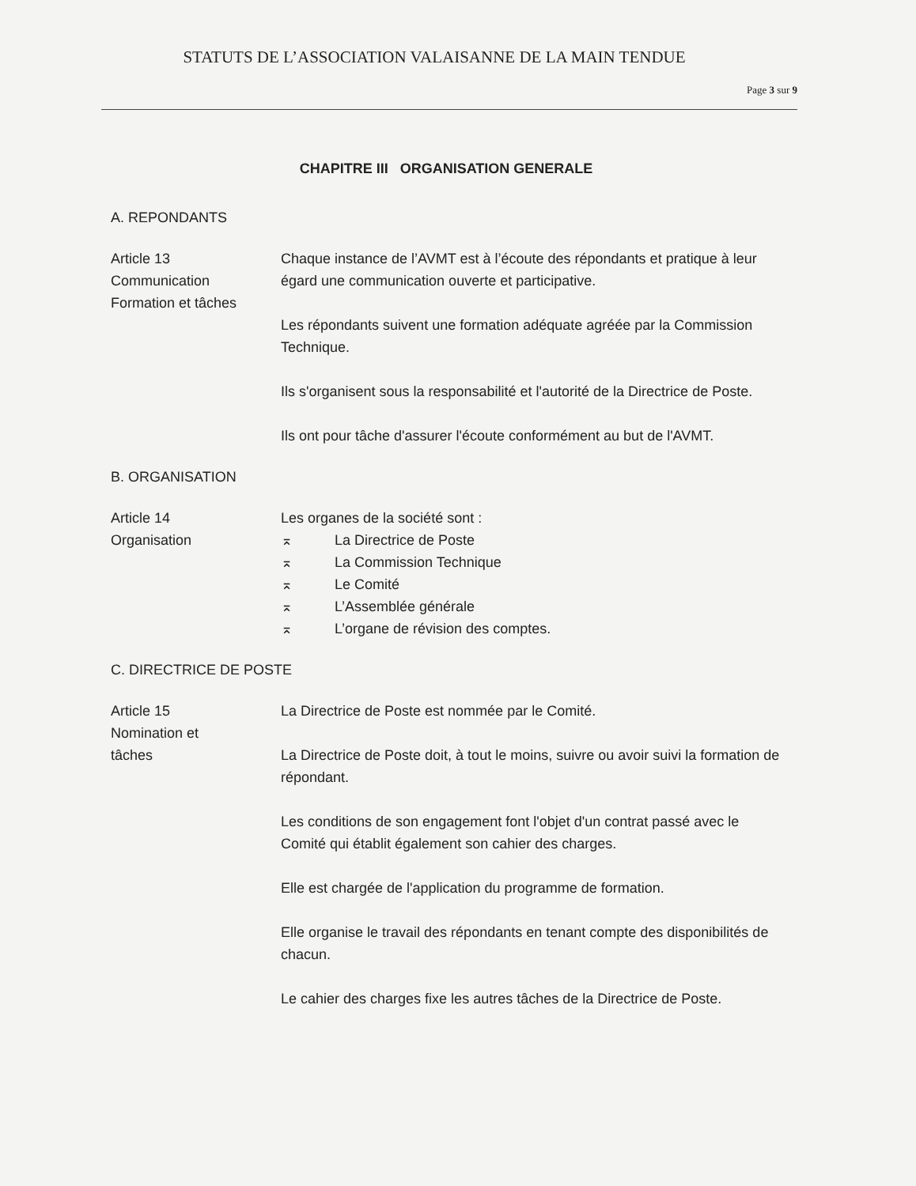STATUTS DE L’ASSOCIATION VALAISANNE DE LA MAIN TENDUE
Page 3 sur 9
CHAPITRE III ORGANISATION GENERALE
A. REPONDANTS
Article 13
Communication
Formation et tâches
Chaque instance de l’AVMT est à l’écoute des répondants et pratique à leur égard une communication ouverte et participative.
Les répondants suivent une formation adéquate agréée par la Commission Technique.
Ils s'organisent sous la responsabilité et l'autorité de la Directrice de Poste.
Ils ont pour tâche d'assurer l'écoute conformément au but de l'AVMT.
B. ORGANISATION
Article 14
Organisation
Les organes de la société sont :
⌅ La Directrice de Poste
⌅ La Commission Technique
⌅ Le Comité
⌅ L’Assemblée générale
⌅ L’organe de révision des comptes.
C. DIRECTRICE DE POSTE
Article 15
Nomination et
tâches
La Directrice de Poste est nommée par le Comité.
La Directrice de Poste doit, à tout le moins, suivre ou avoir suivi la formation de répondant.
Les conditions de son engagement font l'objet d'un contrat passé avec le Comité qui établit également son cahier des charges.
Elle est chargée de l'application du programme de formation.
Elle organise le travail des répondants en tenant compte des disponibilités de chacun.
Le cahier des charges fixe les autres tâches de la Directrice de Poste.